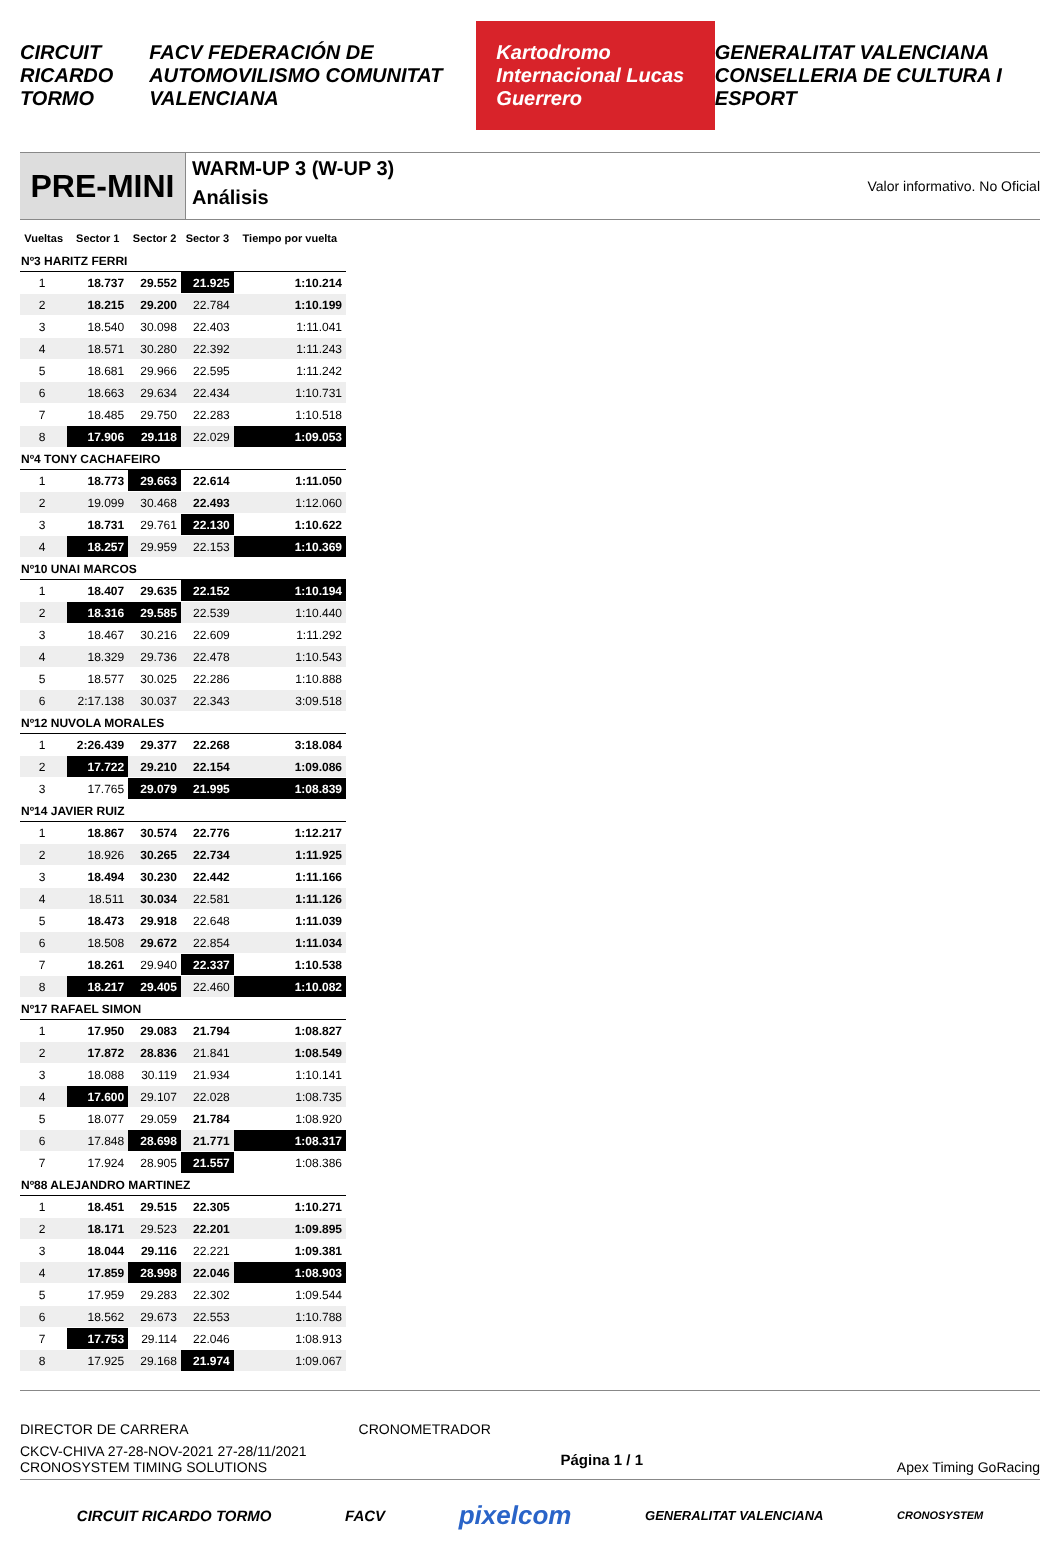CIRCUIT RICARDO TORMO FACV FEDERACIÓN DE AUTOMOVILISMO COMUNITAT VALENCIANA Kartodromo Internacional Lucas Guerrero GENERALITAT VALENCIANA CONSELLERIA DE CULTURA I ESPORT
PRE-MINI
WARM-UP 3 (W-UP 3)
Análisis
Valor informativo. No Oficial
| Vueltas | Sector 1 | Sector 2 | Sector 3 | Tiempo por vuelta |
| --- | --- | --- | --- | --- |
| Nº3 HARITZ FERRI | | | | |
| 1 | 18.737 | 29.552 | 21.925 | 1:10.214 |
| 2 | 18.215 | 29.200 | 22.784 | 1:10.199 |
| 3 | 18.540 | 30.098 | 22.403 | 1:11.041 |
| 4 | 18.571 | 30.280 | 22.392 | 1:11.243 |
| 5 | 18.681 | 29.966 | 22.595 | 1:11.242 |
| 6 | 18.663 | 29.634 | 22.434 | 1:10.731 |
| 7 | 18.485 | 29.750 | 22.283 | 1:10.518 |
| 8 | 17.906 | 29.118 | 22.029 | 1:09.053 |
| Nº4 TONY CACHAFEIRO | | | | |
| 1 | 18.773 | 29.663 | 22.614 | 1:11.050 |
| 2 | 19.099 | 30.468 | 22.493 | 1:12.060 |
| 3 | 18.731 | 29.761 | 22.130 | 1:10.622 |
| 4 | 18.257 | 29.959 | 22.153 | 1:10.369 |
| Nº10 UNAI MARCOS | | | | |
| 1 | 18.407 | 29.635 | 22.152 | 1:10.194 |
| 2 | 18.316 | 29.585 | 22.539 | 1:10.440 |
| 3 | 18.467 | 30.216 | 22.609 | 1:11.292 |
| 4 | 18.329 | 29.736 | 22.478 | 1:10.543 |
| 5 | 18.577 | 30.025 | 22.286 | 1:10.888 |
| 6 | 2:17.138 | 30.037 | 22.343 | 3:09.518 |
| Nº12 NUVOLA MORALES | | | | |
| 1 | 2:26.439 | 29.377 | 22.268 | 3:18.084 |
| 2 | 17.722 | 29.210 | 22.154 | 1:09.086 |
| 3 | 17.765 | 29.079 | 21.995 | 1:08.839 |
| Nº14 JAVIER RUIZ | | | | |
| 1 | 18.867 | 30.574 | 22.776 | 1:12.217 |
| 2 | 18.926 | 30.265 | 22.734 | 1:11.925 |
| 3 | 18.494 | 30.230 | 22.442 | 1:11.166 |
| 4 | 18.511 | 30.034 | 22.581 | 1:11.126 |
| 5 | 18.473 | 29.918 | 22.648 | 1:11.039 |
| 6 | 18.508 | 29.672 | 22.854 | 1:11.034 |
| 7 | 18.261 | 29.940 | 22.337 | 1:10.538 |
| 8 | 18.217 | 29.405 | 22.460 | 1:10.082 |
| Nº17 RAFAEL SIMON | | | | |
| 1 | 17.950 | 29.083 | 21.794 | 1:08.827 |
| 2 | 17.872 | 28.836 | 21.841 | 1:08.549 |
| 3 | 18.088 | 30.119 | 21.934 | 1:10.141 |
| 4 | 17.600 | 29.107 | 22.028 | 1:08.735 |
| 5 | 18.077 | 29.059 | 21.784 | 1:08.920 |
| 6 | 17.848 | 28.698 | 21.771 | 1:08.317 |
| 7 | 17.924 | 28.905 | 21.557 | 1:08.386 |
| Nº88 ALEJANDRO MARTINEZ | | | | |
| 1 | 18.451 | 29.515 | 22.305 | 1:10.271 |
| 2 | 18.171 | 29.523 | 22.201 | 1:09.895 |
| 3 | 18.044 | 29.116 | 22.221 | 1:09.381 |
| 4 | 17.859 | 28.998 | 22.046 | 1:08.903 |
| 5 | 17.959 | 29.283 | 22.302 | 1:09.544 |
| 6 | 18.562 | 29.673 | 22.553 | 1:10.788 |
| 7 | 17.753 | 29.114 | 22.046 | 1:08.913 |
| 8 | 17.925 | 29.168 | 21.974 | 1:09.067 |
DIRECTOR DE CARRERA CRONOMETRADOR
CKCV-CHIVA 27-28-NOV-2021 27-28/11/2021
CRONOSYSTEM TIMING SOLUTIONS
Página 1 / 1 Apex Timing GoRacing
CIRCUIT RICARDO TORMO FACV pixelcom GENERALITAT VALENCIANA CRONOSYSTEM